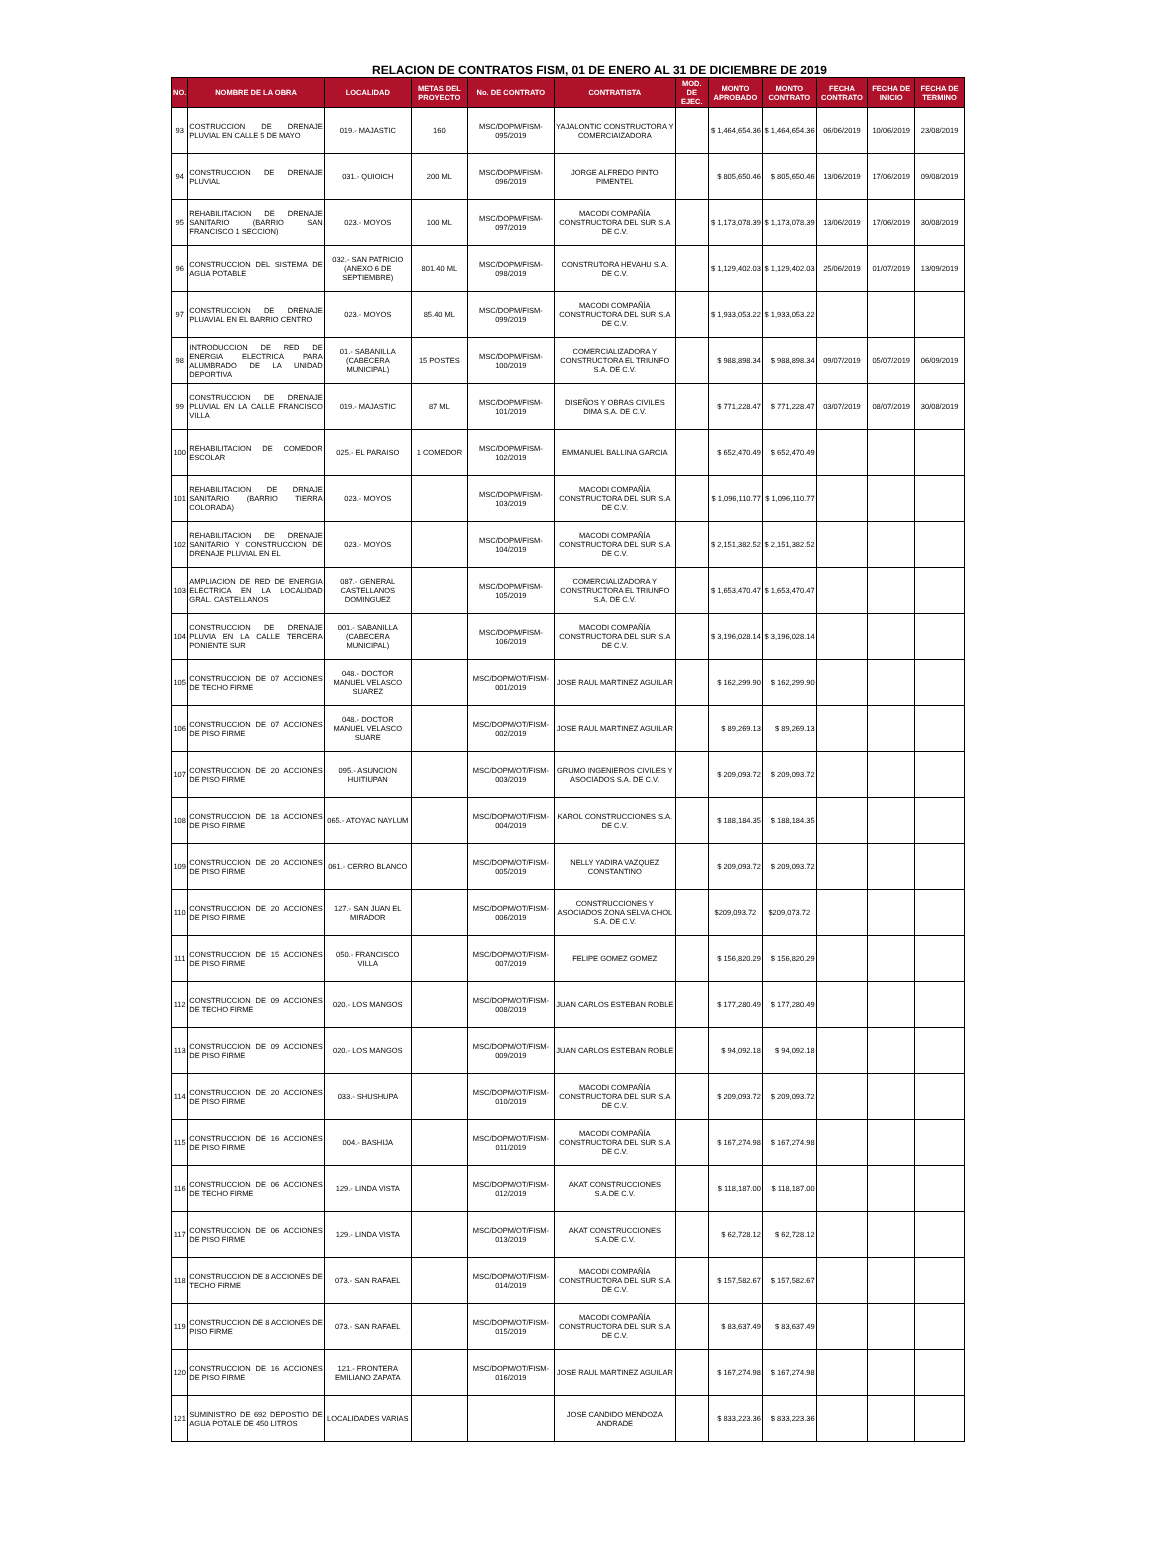RELACION DE CONTRATOS FISM, 01 DE ENERO AL 31 DE DICIEMBRE DE 2019
| NO. | NOMBRE DE LA OBRA | LOCALIDAD | METAS DEL PROYECTO | No. DE CONTRATO | CONTRATISTA | MOD. DE EJEC. | MONTO APROBADO | MONTO CONTRATO | FECHA CONTRATO | FECHA DE INICIO | FECHA DE TERMINO |
| --- | --- | --- | --- | --- | --- | --- | --- | --- | --- | --- | --- |
| 93 | COSTRUCCION DE DRENAJE PLUVIAL EN CALLE 5 DE MAYO | 019.- MAJASTIC | 160 | MSC/DOPM/FISM-095/2019 | YAJALONTIC CONSTRUCTORA Y COMERCIAIZADORA | | $ 1,464,654.36 | $ 1,464,654.36 | 06/06/2019 | 10/06/2019 | 23/08/2019 |
| 94 | CONSTRUCCION DE DRENAJE PLUVIAL | 031.- QUIOICH | 200 ML | MSC/DOPM/FISM-096/2019 | JORGE ALFREDO PINTO PIMENTEL | | $ 805,650.46 | $ 805,650.46 | 13/06/2019 | 17/06/2019 | 09/08/2019 |
| 95 | REHABILITACION DE DRENAJE SANITARIO (BARRIO SAN FRANCISCO 1 SECCION) | 023.- MOYOS | 100 ML | MSC/DOPM/FISM-097/2019 | MACODI COMPAÑÍA CONSTRUCTORA DEL SUR S.A DE C.V. | | $ 1,173,078.39 | $ 1,173,078.39 | 13/06/2019 | 17/06/2019 | 30/08/2019 |
| 96 | CONSTRUCCION DEL SISTEMA DE AGUA POTABLE | 032.- SAN PATRICIO (ANEXO 6 DE SEPTIEMBRE) | 801.40 ML | MSC/DOPM/FISM-098/2019 | CONSTRUTORA HEVAHU S.A. DE C.V. | | $ 1,129,402.03 | $ 1,129,402.03 | 25/06/2019 | 01/07/2019 | 13/09/2019 |
| 97 | CONSTRUCCION DE DRENAJE PLUAVIAL EN EL BARRIO CENTRO | 023.- MOYOS | 85.40 ML | MSC/DOPM/FISM-099/2019 | MACODI COMPAÑÍA CONSTRUCTORA DEL SUR S.A DE C.V. | | $ 1,933,053.22 | $ 1,933,053.22 | | | |
| 98 | INTRODUCCION DE RED DE ENERGIA ELECTRICA PARA ALUMBRADO DE LA UNIDAD DEPORTIVA | 01.- SABANILLA (CABECERA MUNICIPAL) | 15 POSTES | MSC/DOPM/FISM-100/2019 | COMERCIALIZADORA Y CONSTRUCTORA EL TRIUNFO S.A. DE C.V. | | $ 988,898.34 | $ 988,898.34 | 09/07/2019 | 05/07/2019 | 06/09/2019 |
| 99 | CONSTRUCCION DE DRENAJE PLUVIAL EN LA CALLE FRANCISCO VILLA | 019.- MAJASTIC | 87 ML | MSC/DOPM/FISM-101/2019 | DISEÑOS Y OBRAS CIVILES DIMA S.A. DE C.V. | | $ 771,228.47 | $ 771,228.47 | 03/07/2019 | 08/07/2019 | 30/08/2019 |
| 100 | REHABILITACION DE COMEDOR ESCOLAR | 025.- EL PARAISO | 1 COMEDOR | MSC/DOPM/FISM-102/2019 | EMMANUEL BALLINA GARCIA | | $ 652,470.49 | $ 652,470.49 | | | |
| 101 | REHABILITACION DE DRNAJE SANITARIO (BARRIO TIERRA COLORADA) | 023.- MOYOS | | MSC/DOPM/FISM-103/2019 | MACODI COMPAÑÍA CONSTRUCTORA DEL SUR S.A DE C.V. | | $ 1,096,110.77 | $ 1,096,110.77 | | | |
| 102 | REHABILITACION DE DRENAJE SANITARIO Y CONSTRUCCION DE DRENAJE PLUVIAL EN EL | 023.- MOYOS | | MSC/DOPM/FISM-104/2019 | MACODI COMPAÑÍA CONSTRUCTORA DEL SUR S.A DE C.V. | | $ 2,151,382.52 | $ 2,151,382.52 | | | |
| 103 | AMPLIACION DE RED DE ENERGIA ELECTRICA EN LA LOCALIDAD GRAL. CASTELLANOS | 087.- GENERAL CASTELLANOS DOMINGUEZ | | MSC/DOPM/FISM-105/2019 | COMERCIALIZADORA Y CONSTRUCTORA EL TRIUNFO S.A. DE C.V. | | $ 1,653,470.47 | $ 1,653,470.47 | | | |
| 104 | CONSTRUCCION DE DRENAJE PLUVIA EN LA CALLE TERCERA PONIENTE SUR | 001.- SABANILLA (CABECERA MUNICIPAL) | | MSC/DOPM/FISM-106/2019 | MACODI COMPAÑÍA CONSTRUCTORA DEL SUR S.A DE C.V. | | $ 3,196,028.14 | $ 3,196,028.14 | | | |
| 105 | CONSTRUCCION DE 07 ACCIONES DE TECHO FIRME | 048.- DOCTOR MANUEL VELASCO SUAREZ | | MSC/DOPM/OT/FISM-001/2019 | JOSE RAUL MARTINEZ AGUILAR | | $ 162,299.90 | $ 162,299.90 | | | |
| 106 | CONSTRUCCION DE 07 ACCIONES DE PISO FIRME | 048.- DOCTOR MANUEL VELASCO SUARE | | MSC/DOPM/OT/FISM-002/2019 | JOSE RAUL MARTINEZ AGUILAR | | $ 89,269.13 | $ 89,269.13 | | | |
| 107 | CONSTRUCCION DE 20 ACCIONES DE PISO FIRME | 095.- ASUNCION HUITIUPAN | | MSC/DOPM/OT/FISM-003/2019 | GRUMO INGENIEROS CIVILES Y ASOCIADOS S.A. DE C.V. | | $ 209,093.72 | $ 209,093.72 | | | |
| 108 | CONSTRUCCION DE 18 ACCIONES DE PISO FIRME | 065.- ATOYAC NAYLUM | | MSC/DOPM/OT/FISM-004/2019 | KAROL CONSTRUCCIONES S.A. DE C.V. | | $ 188,184.35 | $ 188,184.35 | | | |
| 109 | CONSTRUCCION DE 20 ACCIONES DE PISO FIRME | 061.- CERRO BLANCO | | MSC/DOPM/OT/FISM-005/2019 | NELLY YADIRA VAZQUEZ CONSTANTINO | | $ 209,093.72 | $ 209,093.72 | | | |
| 110 | CONSTRUCCION DE 20 ACCIONES DE PISO FIRME | 127.- SAN JUAN EL MIRADOR | | MSC/DOPM/OT/FISM-006/2019 | CONSTRUCCIONES Y ASOCIADOS ZONA SELVA CHOL S.A. DE C.V. | | $209,093.72 | $209,073.72 | | | |
| 111 | CONSTRUCCION DE 15 ACCIONES DE PISO FIRME | 050.- FRANCISCO VILLA | | MSC/DOPM/OT/FISM-007/2019 | FELIPE GOMEZ GOMEZ | | $ 156,820.29 | $ 156,820.29 | | | |
| 112 | CONSTRUCCION DE 09 ACCIONES DE TECHO FIRME | 020.- LOS MANGOS | | MSC/DOPM/OT/FISM-008/2019 | JUAN CARLOS ESTEBAN ROBLE | | $ 177,280.49 | $ 177,280.49 | | | |
| 113 | CONSTRUCCION DE 09 ACCIONES DE PISO FIRME | 020.- LOS MANGOS | | MSC/DOPM/OT/FISM-009/2019 | JUAN CARLOS ESTEBAN ROBLE | | $ 94,092.18 | $ 94,092.18 | | | |
| 114 | CONSTRUCCION DE 20 ACCIONES DE PISO FIRME | 033.- SHUSHUPA | | MSC/DOPM/OT/FISM-010/2019 | MACODI COMPAÑÍA CONSTRUCTORA DEL SUR S.A DE C.V. | | $ 209,093.72 | $ 209,093.72 | | | |
| 115 | CONSTRUCCION DE 16 ACCIONES DE PISO FIRME | 004.- BASHIJA | | MSC/DOPM/OT/FISM-011/2019 | MACODI COMPAÑÍA CONSTRUCTORA DEL SUR S.A DE C.V. | | $ 167,274.98 | $ 167,274.98 | | | |
| 116 | CONSTRUCCION DE 06 ACCIONES DE TECHO FIRME | 129.- LINDA VISTA | | MSC/DOPM/OT/FISM-012/2019 | AKAT CONSTRUCCIONES S.A.DE C.V. | | $ 118,187.00 | $ 118,187.00 | | | |
| 117 | CONSTRUCCION DE 06 ACCIONES DE PISO FIRME | 129.- LINDA VISTA | | MSC/DOPM/OT/FISM-013/2019 | AKAT CONSTRUCCIONES S.A.DE C.V. | | $ 62,728.12 | $ 62,728.12 | | | |
| 118 | CONSTRUCCION DE 8 ACCIONES DE TECHO FIRME | 073.- SAN RAFAEL | | MSC/DOPM/OT/FISM-014/2019 | MACODI COMPAÑÍA CONSTRUCTORA DEL SUR S.A DE C.V. | | $ 157,582.67 | $ 157,582.67 | | | |
| 119 | CONSTRUCCION DE 8 ACCIONES DE PISO FIRME | 073.- SAN RAFAEL | | MSC/DOPM/OT/FISM-015/2019 | MACODI COMPAÑÍA CONSTRUCTORA DEL SUR S.A DE C.V. | | $ 83,637.49 | $ 83,637.49 | | | |
| 120 | CONSTRUCCION DE 16 ACCIONES DE PISO FIRME | 121.- FRONTERA EMILIANO ZAPATA | | MSC/DOPM/OT/FISM-016/2019 | JOSE RAUL MARTINEZ AGUILAR | | $ 167,274.98 | $ 167,274.98 | | | |
| 121 | SUMINISTRO DE 692 DEPOSTIO DE AGUA POTALE DE 450 LITROS | LOCALIDADES VARIAS | | | JOSE CANDIDO MENDOZA ANDRADE | | $ 833,223.36 | $ 833,223.36 | | | |